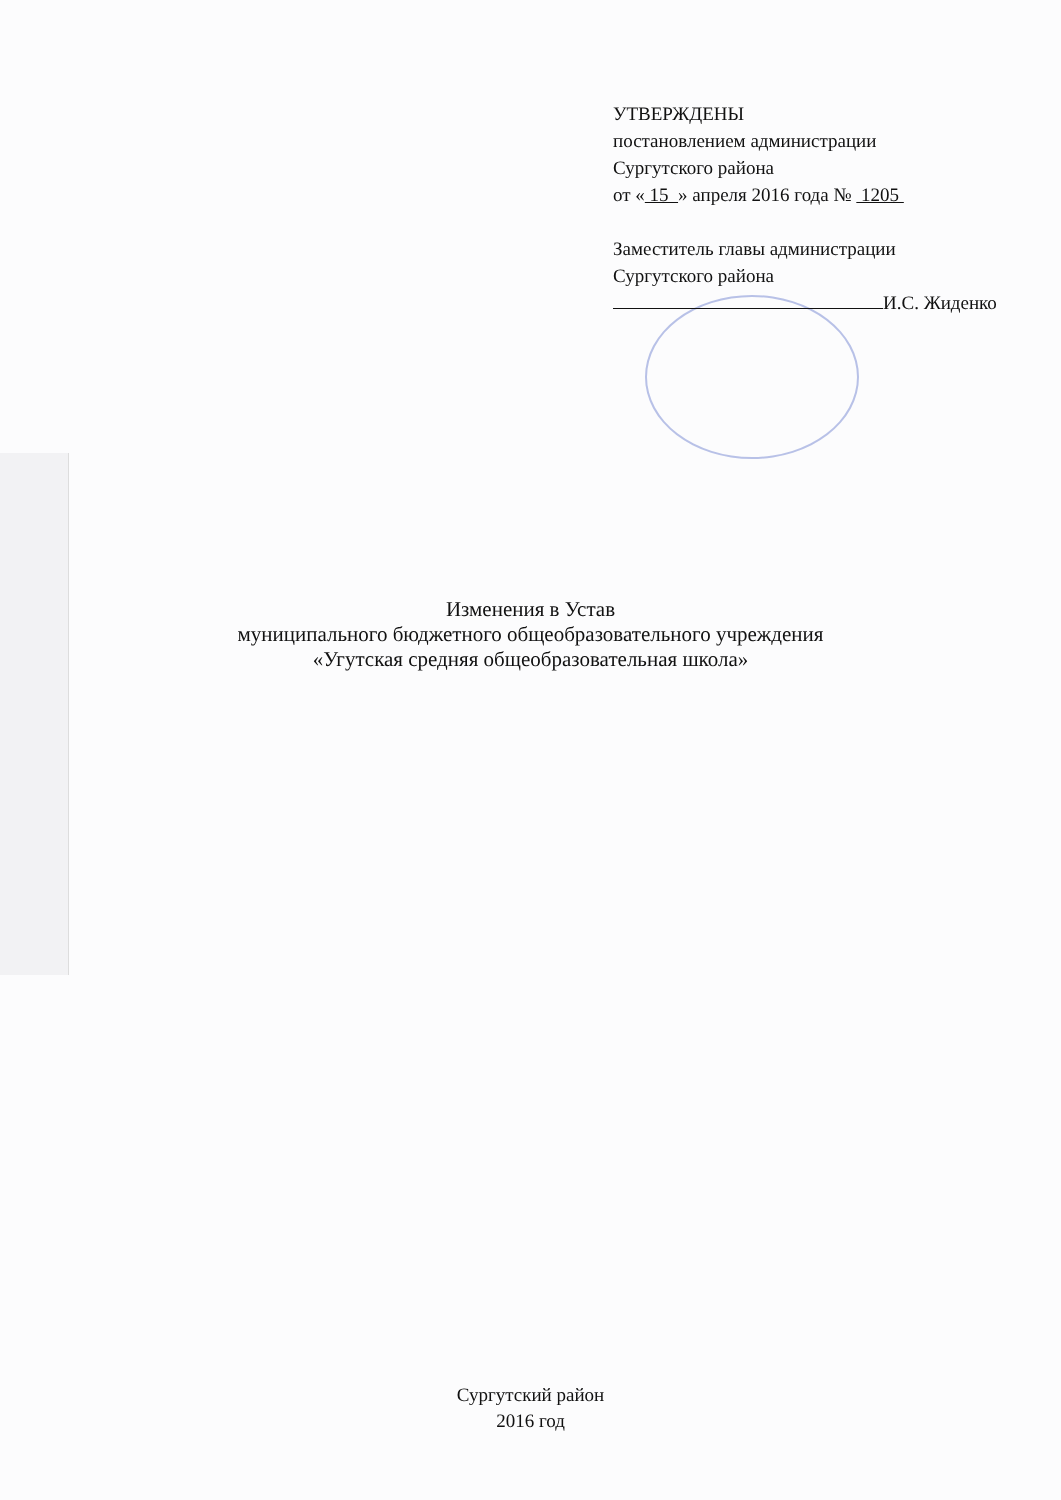УТВЕРЖДЕНЫ
постановлением администрации
Сургутского района
от « 15 » апреля 2016 года № 1205
Заместитель главы администрации
Сургутского района
И.С. Жиденко
Изменения в Устав
муниципального бюджетного общеобразовательного учреждения
«Угутская средняя общеобразовательная школа»
Сургутский район
2016 год